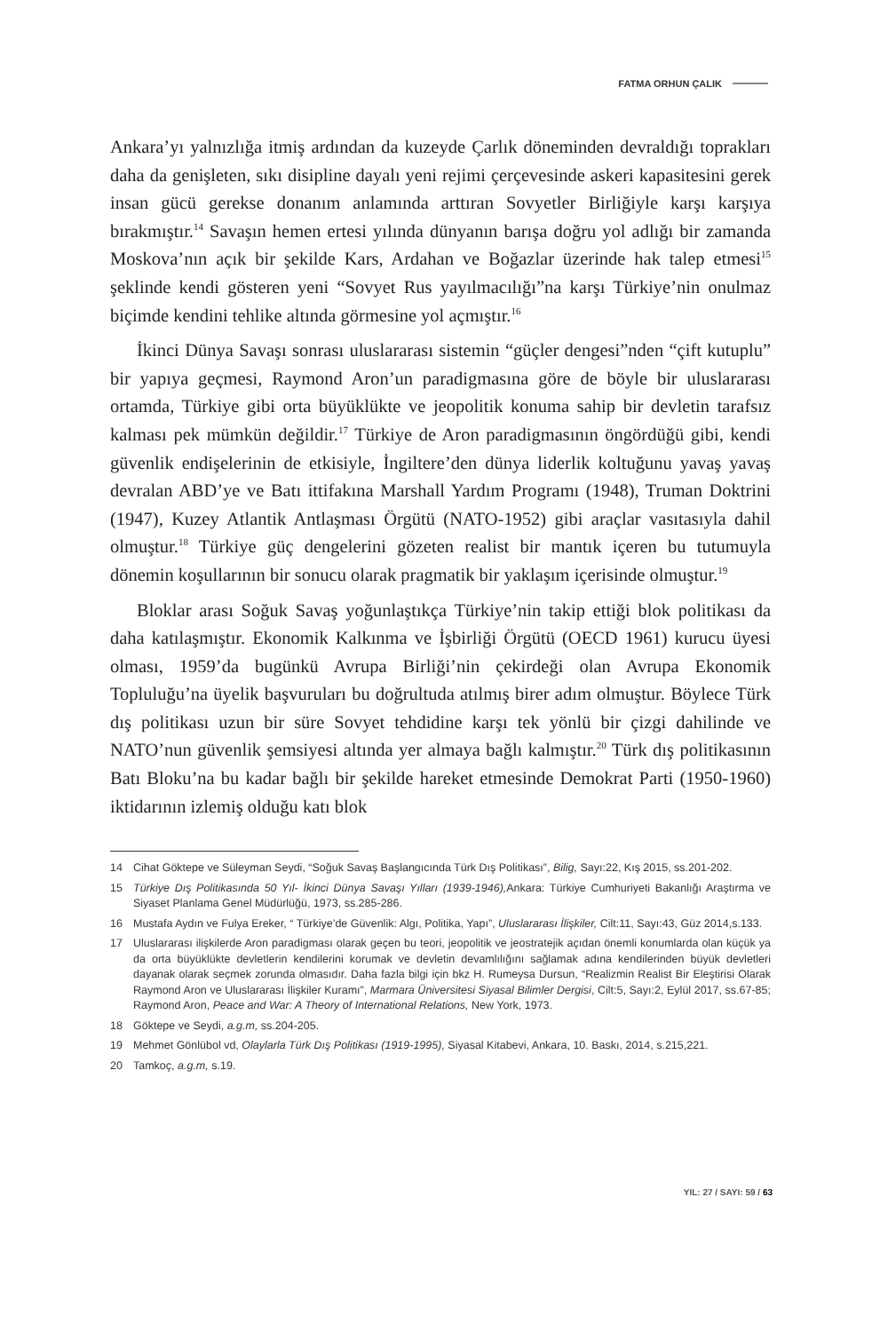FATMA ORHUN ÇALIK
Ankara’yı yalnızlığa itmiş ardından da kuzeyde Çarlık döneminden devraldığı toprakları daha da genişleten, sıkı disipline dayalı yeni rejimi çerçevesinde askeri kapasitesini gerek insan gücü gerekse donanım anlamında arttıran Sovyetler Birliğiyle karşı karşıya bırakmıştır.<sup>14</sup> Savaşın hemen ertesi yılında dünyanın barışa doğru yol adlığı bir zamanda Moskova’nın açık bir şekilde Kars, Ardahan ve Boğazlar üzerinde hak talep etmesi<sup>15</sup> şeklinde kendi gösteren yeni “Sovyet Rus yayılmacılığı”na karşı Türkiye’nin onulmaz biçimde kendini tehlike altında görmesine yol açmıştır.<sup>16</sup>
İkinci Dünya Savaşı sonrası uluslararası sistemin “güçler dengesi”nden “çift kutuplu” bir yapıya geçmesi, Raymond Aron’un paradigmasına göre de böyle bir uluslararası ortamda, Türkiye gibi orta büyüklükte ve jeopolitik konuma sahip bir devletin tarafsız kalması pek mümkün değildir.<sup>17</sup> Türkiye de Aron paradigmasının öngördüğü gibi, kendi güvenlik endişelerinin de etkisiyle, İngiltere’den dünya liderlik koltuğunu yavaş yavaş devralan ABD’ye ve Batı ittifakına Marshall Yardım Programı (1948), Truman Doktrini (1947), Kuzey Atlantik Antlaşması Örgütü (NATO-1952) gibi araçlar vasıtasıyla dahil olmuştur.<sup>18</sup> Türkiye güç dengelerini gözeten realist bir mantık içeren bu tutumuyla dönemin koşullarının bir sonucu olarak pragmatik bir yaklaşım içerisinde olmuştur.<sup>19</sup>
Bloklar arası Soğuk Savaş yoğunlaştıkça Türkiye’nin takip ettiği blok politikası da daha katılaşmıştır. Ekonomik Kalkınma ve İşbirliği Örgütü (OECD 1961) kurucu üyesi olması, 1959’da bugünkü Avrupa Birliği’nin çekirdeği olan Avrupa Ekonomik Topluluğu’na üyelik başvuruları bu doğrultuda atılmış birer adım olmuştur. Böylece Türk dış politikası uzun bir süre Sovyet tehdidine karşı tek yönlü bir çizgi dahilinde ve NATO’nun güvenlik şemsiyesi altında yer almaya bağlı kalmıştır.<sup>20</sup> Türk dış politikasının Batı Bloku’na bu kadar bağlı bir şekilde hareket etmesinde Demokrat Parti (1950-1960) iktidarının izlemiş olduğu katı blok
14 Cihat Göktepe ve Süleyman Seydi, “Soğuk Savaş Başlangıcında Türk Dış Politikası”, Bilig, Sayı:22, Kış 2015, ss.201-202.
15 Türkiye Dış Politikasında 50 Yıl- İkinci Dünya Savaşı Yılları (1939-1946), Ankara: Türkiye Cumhuriyeti Bakanlığı Araştırma ve Siyaset Planlama Genel Müdürlüğü, 1973, ss.285-286.
16 Mustafa Aydın ve Fulya Ereker, “ Türkiye’de Güvenlik: Algı, Politika, Yapı”, Uluslararası İlişkiler, Cilt:11, Sayı:43, Güz 2014,s.133.
17 Uluslararası ilişkilerde Aron paradigması olarak geçen bu teori, jeopolitik ve jeostratejik açıdan önemli konumlarda olan küçük ya da orta büyüklükte devletlerin kendilerini korumak ve devletin devamlılığını sağlamak adına kendilerinden büyük devletleri dayanak olarak seçmek zorunda olmasıdır. Daha fazla bilgi için bkz H. Rumeysa Dursun, “Realizmin Realist Bir Eleştirisi Olarak Raymond Aron ve Uluslararası İlişkiler Kuramı”, Marmara Üniversitesi Siyasal Bilimler Dergisi, Cilt:5, Sayı:2, Eylül 2017, ss.67-85; Raymond Aron, Peace and War: A Theory of International Relations, New York, 1973.
18 Göktepe ve Seydi, a.g.m, ss.204-205.
19 Mehmet Gönlübol vd, Olaylarla Türk Dış Politikası (1919-1995), Siyasal Kitabevi, Ankara, 10. Baskı, 2014, s.215,221.
20 Tamkoç, a.g.m, s.19.
YIL: 27 / SAYI: 59 / 63